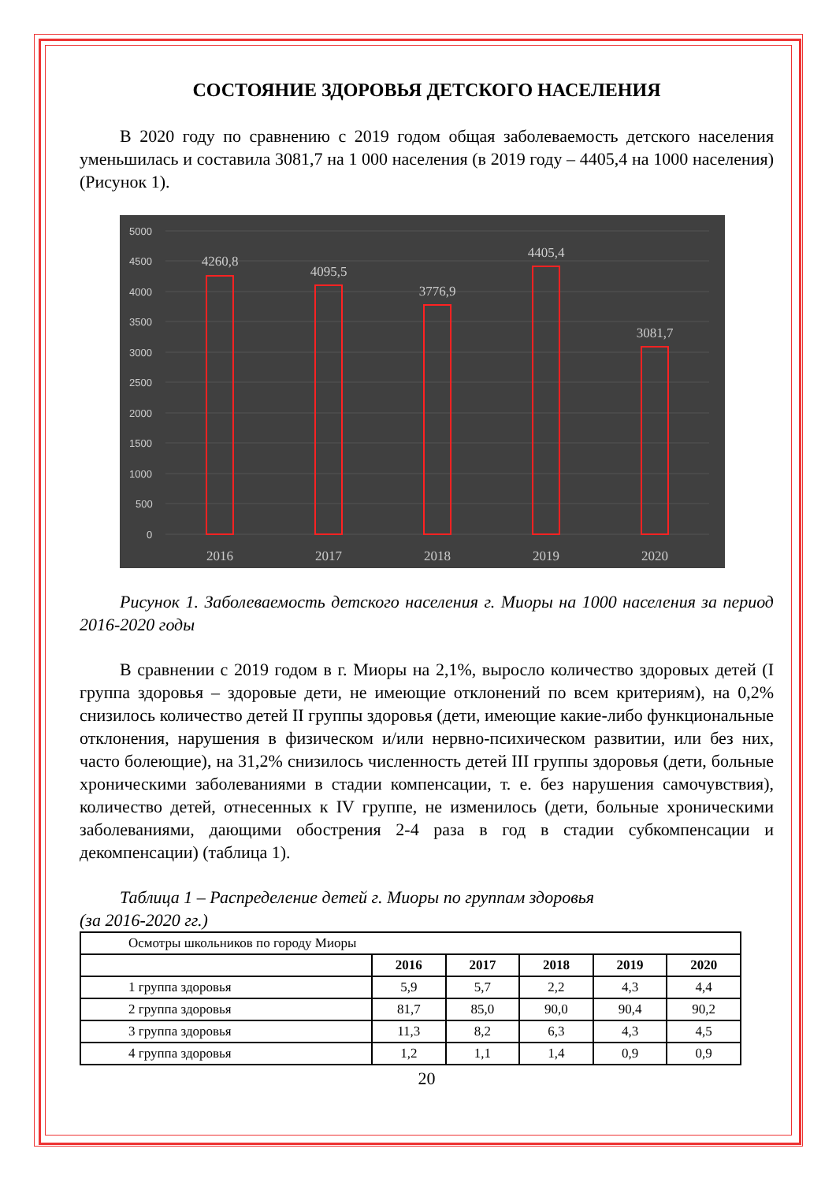СОСТОЯНИЕ ЗДОРОВЬЯ ДЕТСКОГО НАСЕЛЕНИЯ
В 2020 году по сравнению с 2019 годом общая заболеваемость детского населения уменьшилась и составила 3081,7 на 1 000 населения (в 2019 году – 4405,4 на 1000 населения) (Рисунок 1).
5000
4500
4000
3500
3000
2500
2000
1500
1000
500
0
4260,8
4095,5
3776,9
4405,4
3081,7
2016
2017
2018
2019
2020
Рисунок 1. Заболеваемость детского населения г. Миоры на 1000 населения за период 2016-2020 годы
В сравнении с 2019 годом в г. Миоры на 2,1%, выросло количество здоровых детей (I группа здоровья – здоровые дети, не имеющие отклонений по всем критериям), на 0,2% снизилось количество детей II группы здоровья (дети, имеющие какие-либо функциональные отклонения, нарушения в физическом и/или нервно-психическом развитии, или без них, часто болеющие), на 31,2% снизилось численность детей III группы здоровья (дети, больные хроническими заболеваниями в стадии компенсации, т. е. без нарушения самочувствия), количество детей, отнесенных к IV группе, не изменилось (дети, больные хроническими заболеваниями, дающими обострения 2-4 раза в год в стадии субкомпенсации и декомпенсации) (таблица 1).
Таблица 1 – Распределение детей г. Миоры по группам здоровья
(за 2016-2020 гг.)
| Осмотры школьников по городу Миоры | | | | | |
| | 2016 | 2017 | 2018 | 2019 | 2020 |
| 1 группа здоровья | 5,9 | 5,7 | 2,2 | 4,3 | 4,4 |
| 2 группа здоровья | 81,7 | 85,0 | 90,0 | 90,4 | 90,2 |
| 3 группа здоровья | 11,3 | 8,2 | 6,3 | 4,3 | 4,5 |
| 4 группа здоровья | 1,2 | 1,1 | 1,4 | 0,9 | 0,9 |
20